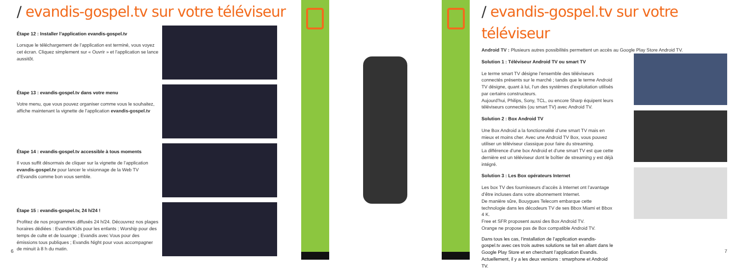/ evandis-gospel.tv sur votre téléviseur
Étape 12 : Installer l’application evandis-gospel.tv
Lorsque le téléchargement de l’application est terminé, vous voyez cet écran. Cliquez simplement sur « Ouvrir » et l’application se lance aussitôt.
Étape 13 : evandis-gospel.tv dans votre menu
Votre menu, que vous pouvez organiser comme vous le souhaitez, affiche maintenant la vignette de l’application evandis-gospel.tv
Étape 14 : evandis-gospel.tv accessible à tous moments
Il vous suffit désormais de cliquer sur la vignette de l’application evandis-gospel.tv pour lancer le visionnage de la Web TV d’Evandis comme bon vous semble.
Étape 15 : evandis-gospel.tv, 24 h/24 !
Profitez de nos programmes diffusés 24 h/24. Découvrez nos plages horaires dédiées : Evandis’Kids pour les enfants ; Worship pour des temps de culte et de louange ; Evandis avec Vous pour des émissions tous publiques ; Evandis Night pour vous accompagner de minuit à 8 h du matin.
6
/ evandis-gospel.tv sur votre téléviseur
Android TV : Plusieurs autres possibilités permettent un accès au Google Play Store Android TV.
Solution 1 : Téléviseur Android TV ou smart TV
Le terme smart TV désigne l’ensemble des téléviseurs connectés présents sur le marché ; tandis que le terme Android TV désigne, quant à lui, l’un des systèmes d’exploitation utilisés par certains constructeurs.
Aujourd’hui, Philips, Sony, TCL, ou encore Sharp équipent leurs téléviseurs connectés (ou smart TV) avec Android TV.
Solution 2 : Box Android TV
Une Box Android a la fonctionnalité d’une smart TV mais en mieux et moins cher. Avec une Android TV Box, vous pouvez utiliser un téléviseur classique pour faire du streaming.
La différence d’une box Android et d’une smart TV est que cette dernière est un téléviseur dont le boîtier de streaming y est déjà intégré.
Solution 3 : Les Box opérateurs Internet
Les box TV des fournisseurs d’accès à Internet ont l’avantage d’être incluses dans votre abonnement Internet.
De manière sûre, Bouygues Telecom embarque cette technologie dans les décodeurs TV de ses Bbox Miami et Bbox 4 K.
Free et SFR proposent aussi des Box Android TV.
Orange ne propose pas de Box compatible Android TV.
Dans tous les cas, l’installation de l’application evandis-gospel.tv avec ces trois autres solutions se fait en allant dans le Google Play Store et en cherchant l’application Evandis. Actuellement, il y a les deux versions : smarphone et Android TV.
7